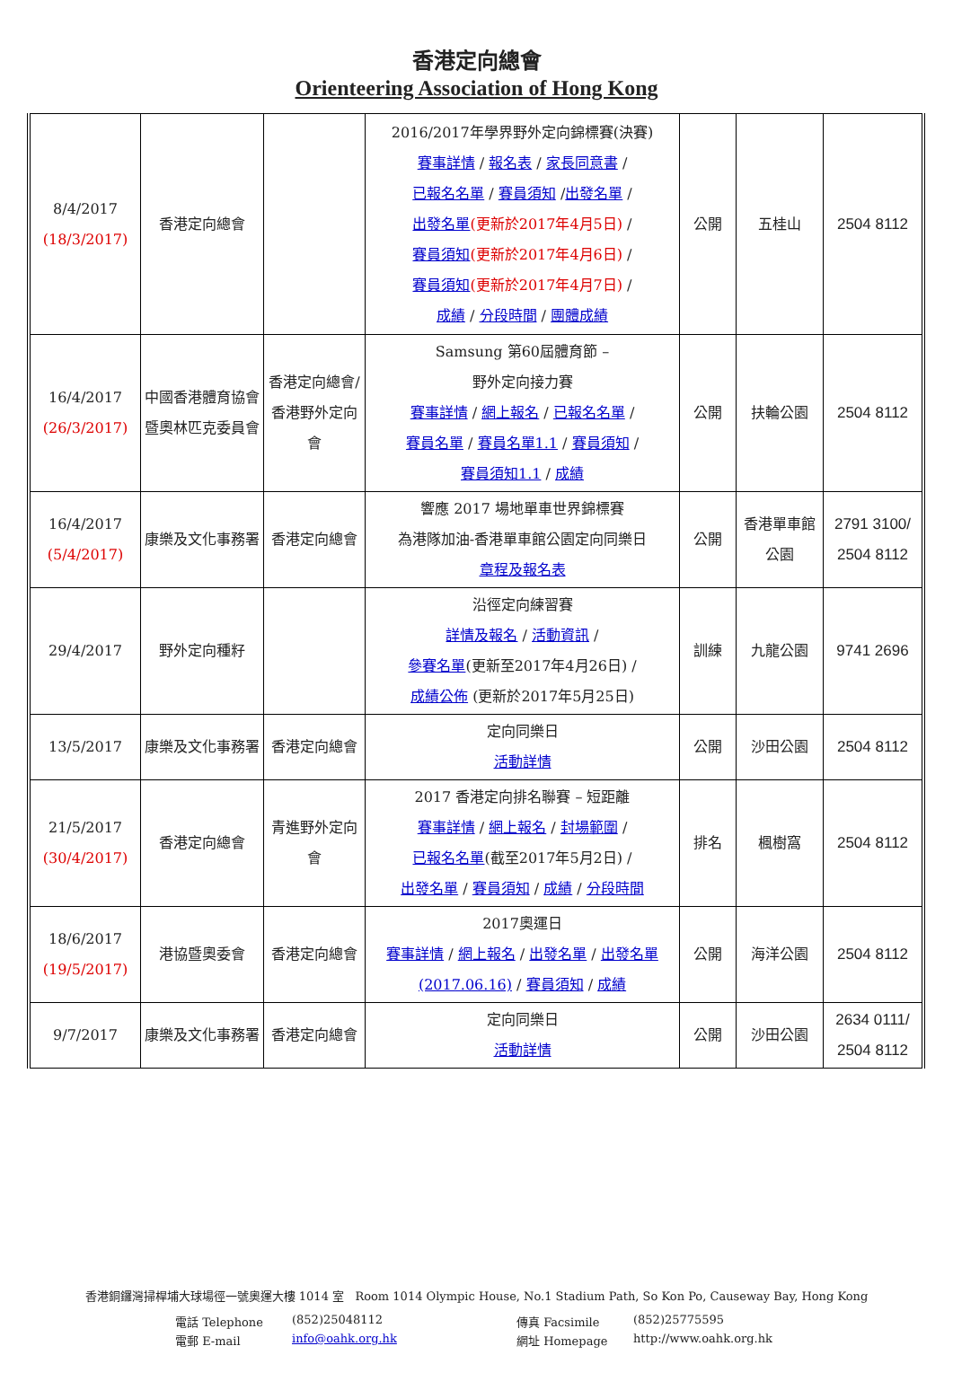香港定向總會
Orienteering Association of Hong Kong
| 8/4/2017 (18/3/2017) | 香港定向總會 | | 2016/2017年學界野外定向錦標賽(決賽) 賽事詳情 / 報名表 / 家長同意書 / 已報名名單 / 賽員須知 / 出發名單 / 出發名單 (更新於2017年4月5日) / 賽員須知 (更新於2017年4月6日) / 賽員須知 (更新於2017年4月7日) / 成績 / 分段時間 / 團體成績 | 公開 | 五桂山 | 2504 8112 |
| 16/4/2017 (26/3/2017) | 中國香港體育協會暨奧林匹克委員會 | 香港定向總會/香港野外定向會 | Samsung 第60屆體育節 – 野外定向接力賽 賽事詳情 / 網上報名 / 已報名名單 / 賽員名單 / 賽員名單1.1 / 賽員須知 / 賽員須知1.1 / 成績 | 公開 | 扶輪公園 | 2504 8112 |
| 16/4/2017 (5/4/2017) | 康樂及文化事務署 | 香港定向總會 | 響應 2017 場地單車世界錦標賽 為港隊加油-香港單車館公園定向同樂日 章程及報名表 | 公開 | 香港單車館公園 | 2791 3100/ 2504 8112 |
| 29/4/2017 | 野外定向種籽 | | 沿徑定向練習賽 詳情及報名 / 活動資訊 / 參賽名單 (更新至2017年4月26日) / 成績公佈 (更新於2017年5月25日) | 訓練 | 九龍公園 | 9741 2696 |
| 13/5/2017 | 康樂及文化事務署 | 香港定向總會 | 定向同樂日 活動詳情 | 公開 | 沙田公園 | 2504 8112 |
| 21/5/2017 (30/4/2017) | 香港定向總會 | 青進野外定向會 | 2017 香港定向排名聯賽 – 短距離 賽事詳情 / 網上報名 / 封場範圍 / 已報名名單 (截至2017年5月2日) / 出發名單 / 賽員須知 / 成績 / 分段時間 | 排名 | 楓樹窩 | 2504 8112 |
| 18/6/2017 (19/5/2017) | 港協暨奧委會 | 香港定向總會 | 2017奧運日 賽事詳情 / 網上報名 / 出發名單 / 出發名單(2017.06.16) / 賽員須知 / 成績 | 公開 | 海洋公園 | 2504 8112 |
| 9/7/2017 | 康樂及文化事務署 | 香港定向總會 | 定向同樂日 活動詳情 | 公開 | 沙田公園 | 2634 0111/ 2504 8112 |
香港銅鑼灣掃桿埔大球場徑一號奧運大樓 1014 室 Room 1014 Olympic House, No.1 Stadium Path, So Kon Po, Causeway Bay, Hong Kong
電話 Telephone (852)25048112 傳真 Facsimile (852)25775595 電郵 E-mail info@oahk.org.hk 網址 Homepage http://www.oahk.org.hk